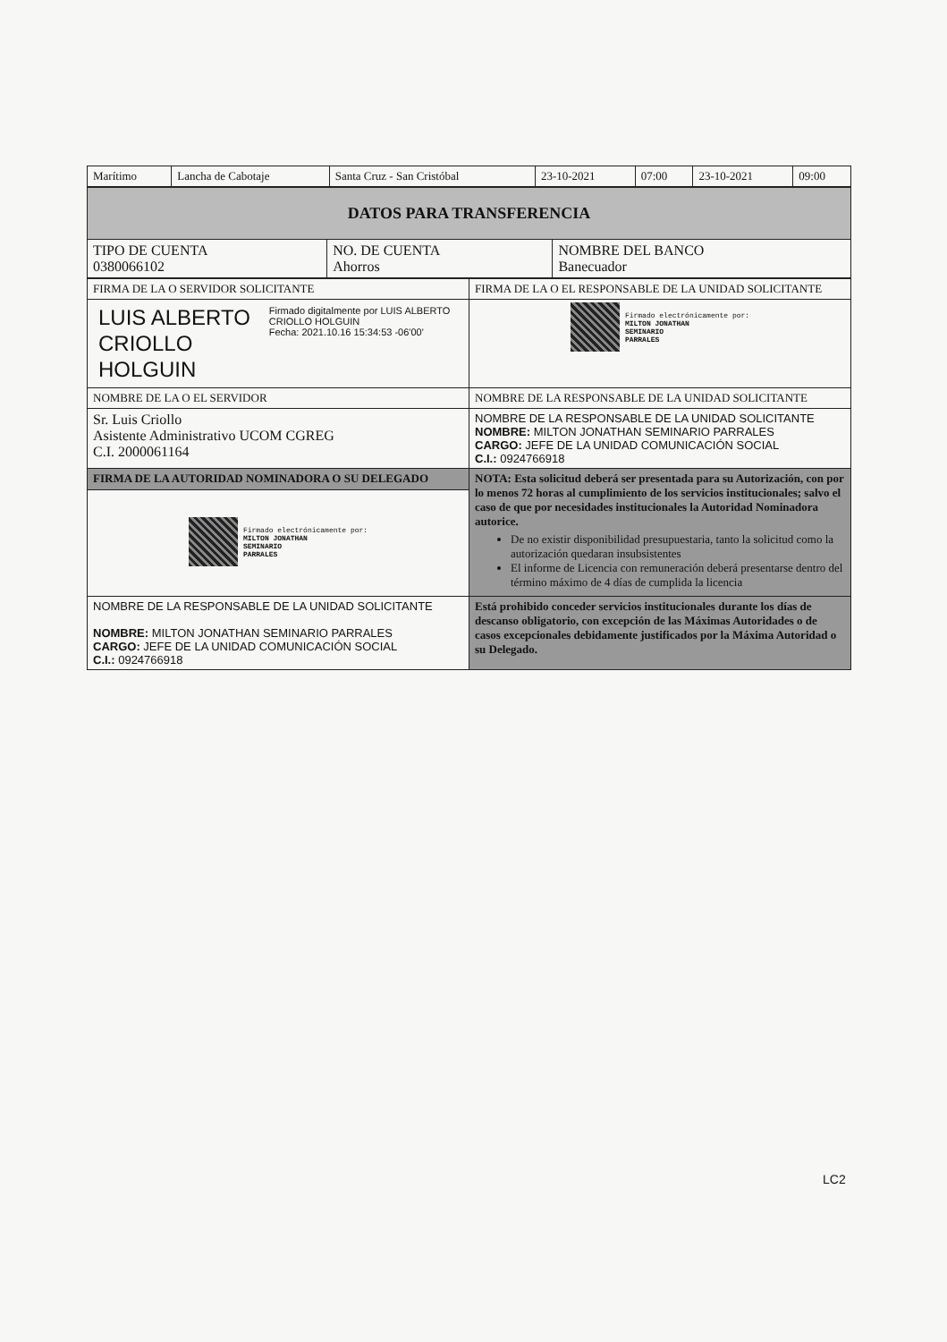| Marítimo | Lancha de Cabotaje | Santa Cruz - San Cristóbal | 23-10-2021 | 07:00 | 23-10-2021 | 09:00 |
| DATOS PARA TRANSFERENCIA | | |
| TIPO DE CUENTA 0380066102 | NO. DE CUENTA Ahorros | NOMBRE DEL BANCO Banecuador |
| FIRMA DE LA O SERVIDOR SOLICITANTE | FIRMA DE LA O EL RESPONSABLE DE LA UNIDAD SOLICITANTE |
| / LUIS ALBERTO CRIOLLO HOLGUIN / Firmado digitalmente por LUIS ALBERTO CRIOLLO HOLGUIN Fecha: 2021.10.16 15:34:53 -06'00' / | Firmado electrónicamente por: MILTON JONATHAN SEMINARIO PARRALES |
| NOMBRE DE LA O EL SERVIDOR | NOMBRE DE LA RESPONSABLE DE LA UNIDAD SOLICITANTE |
| Sr. Luis Criollo Asistente Administrativo UCOM CGREG C.I. 2000061164 | NOMBRE DE LA RESPONSABLE DE LA UNIDAD SOLICITANTE NOMBRE: MILTON JONATHAN SEMINARIO PARRALES CARGO: JEFE DE LA UNIDAD COMUNICACIÓN SOCIAL C.I.: 0924766918 |
| FIRMA DE LA AUTORIDAD NOMINADORA O SU DELEGADO | NOTA: Esta solicitud deberá ser presentada para su Autorización, con por lo menos 72 horas al cumplimiento de los servicios institucionales; salvo el caso de que por necesidades institucionales la Autoridad Nominadora autorice. De no existir disponibilidad presupuestaria, tanto la solicitud como la autorización quedaran insubsistentes El informe de Licencia con remuneración deberá presentarse dentro del término máximo de 4 días de cumplida la licencia |
| Firmado electrónicamente por: MILTON JONATHAN SEMINARIO PARRALES | |
| NOMBRE DE LA RESPONSABLE DE LA UNIDAD SOLICITANTE NOMBRE: MILTON JONATHAN SEMINARIO PARRALES CARGO: JEFE DE LA UNIDAD COMUNICACIÓN SOCIAL C.I.: 0924766918 | Está prohibido conceder servicios institucionales durante los días de descanso obligatorio, con excepción de las Máximas Autoridades o de casos excepcionales debidamente justificados por la Máxima Autoridad o su Delegado. |
LC2